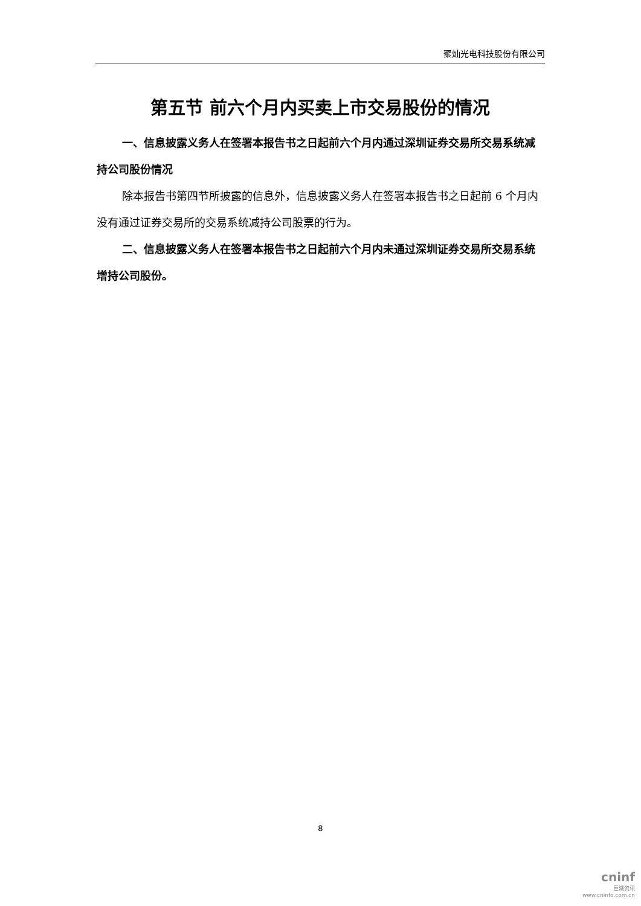聚灿光电科技股份有限公司
第五节 前六个月内买卖上市交易股份的情况
一、信息披露义务人在签署本报告书之日起前六个月内通过深圳证券交易所交易系统减持公司股份情况
除本报告书第四节所披露的信息外，信息披露义务人在签署本报告书之日起前 6 个月内没有通过证券交易所的交易系统减持公司股票的行为。
二、信息披露义务人在签署本报告书之日起前六个月内未通过深圳证券交易所交易系统增持公司股份。
8
cninf
巨潮资讯
www.cninfo.com.cn